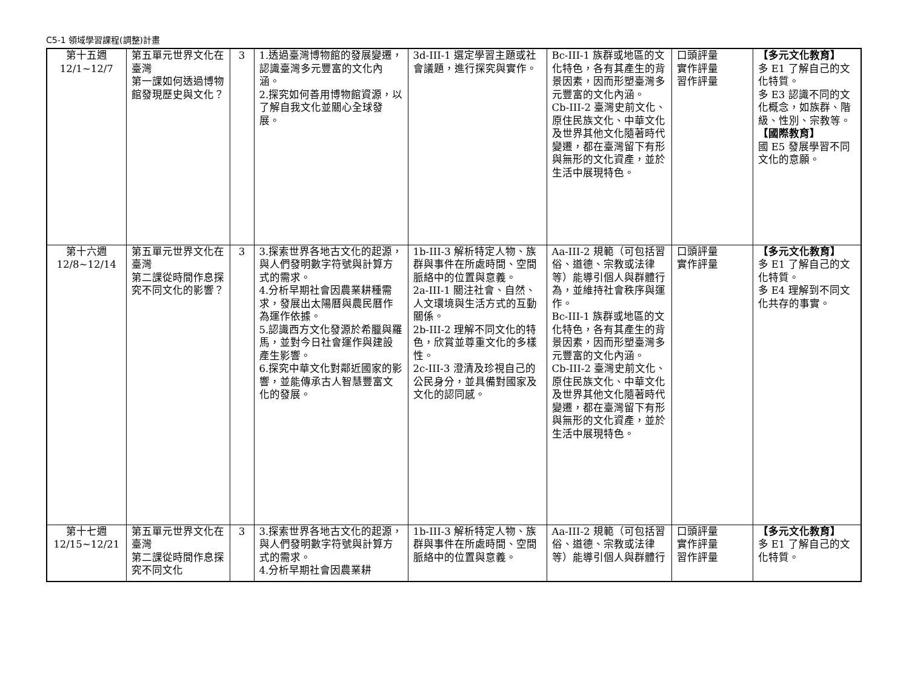C5-1 領域學習課程(調整)計畫
| 第十五週 12/1~12/7 | 第五單元世界文化在臺灣 第一課如何透過博物館發現歷史與文化？ | 3 | 1.透過臺灣博物館的發展變遷，認識臺灣多元豐富的文化內涵。 2.探究如何善用博物館資源，以了解自我文化並關心全球發展。 | 3d-III-1 選定學習主題或社會議題，進行探究與實作。 | Bc-III-1 族群或地區的文化特色，各有其產生的背景因素，因而形塑臺灣多元豐富的文化內涵。 Cb-III-2 臺灣史前文化、原住民族文化、中華文化及世界其他文化隨著時代變遷，都在臺灣留下有形與無形的文化資產，並於生活中展現特色。 | 口頭評量 實作評量 習作評量 | 【多元文化教育】 多 E1 了解自己的文化特質。 多 E3 認識不同的文化概念，如族群、階級、性別、宗教等。 【國際教育】 國 E5 發展學習不同文化的意願。 |
| 第十六週 12/8~12/14 | 第五單元世界文化在臺灣 第二課從時間作息探究不同文化的影響？ | 3 | 3.探索世界各地古文化的起源，與人們發明數字符號與計算方式的需求。 4.分析早期社會因農業耕種需求，發展出太陽曆與農民曆作為運作依據。 5.認識西方文化發源於希臘與羅馬，並對今日社會運作與建設產生影響。 6.探究中華文化對鄰近國家的影響，並能傳承古人智慧豐富文化的發展。 | 1b-III-3 解析特定人物、族群與事件在所處時間、空間脈絡中的位置與意義。 2a-III-1 關注社會、自然、人文環境與生活方式的互動關係。 2b-III-2 理解不同文化的特色，欣賞並尊重文化的多樣性。 2c-III-3 澄清及珍視自己的公民身分，並具備對國家及文化的認同感。 | Aa-III-2 規範（可包括習俗、道德、宗教或法律等）能導引個人與群體行為，並維持社會秩序與運作。 Bc-III-1 族群或地區的文化特色，各有其產生的背景因素，因而形塑臺灣多元豐富的文化內涵。 Cb-III-2 臺灣史前文化、原住民族文化、中華文化及世界其他文化隨著時代變遷，都在臺灣留下有形與無形的文化資產，並於生活中展現特色。 | 口頭評量 實作評量 | 【多元文化教育】 多 E1 了解自己的文化特質。 多 E4 理解到不同文化共存的事實。 |
| 第十七週 12/15~12/21 | 第五單元世界文化在臺灣 第二課從時間作息探究不同文化 | 3 | 3.探索世界各地古文化的起源，與人們發明數字符號與計算方式的需求。 4.分析早期社會因農業耕 | 1b-III-3 解析特定人物、族群與事件在所處時間、空間脈絡中的位置與意義。 | Aa-III-2 規範（可包括習俗、道德、宗教或法律等）能導引個人與群體行 | 口頭評量 實作評量 習作評量 | 【多元文化教育】 多 E1 了解自己的文化特質。 |